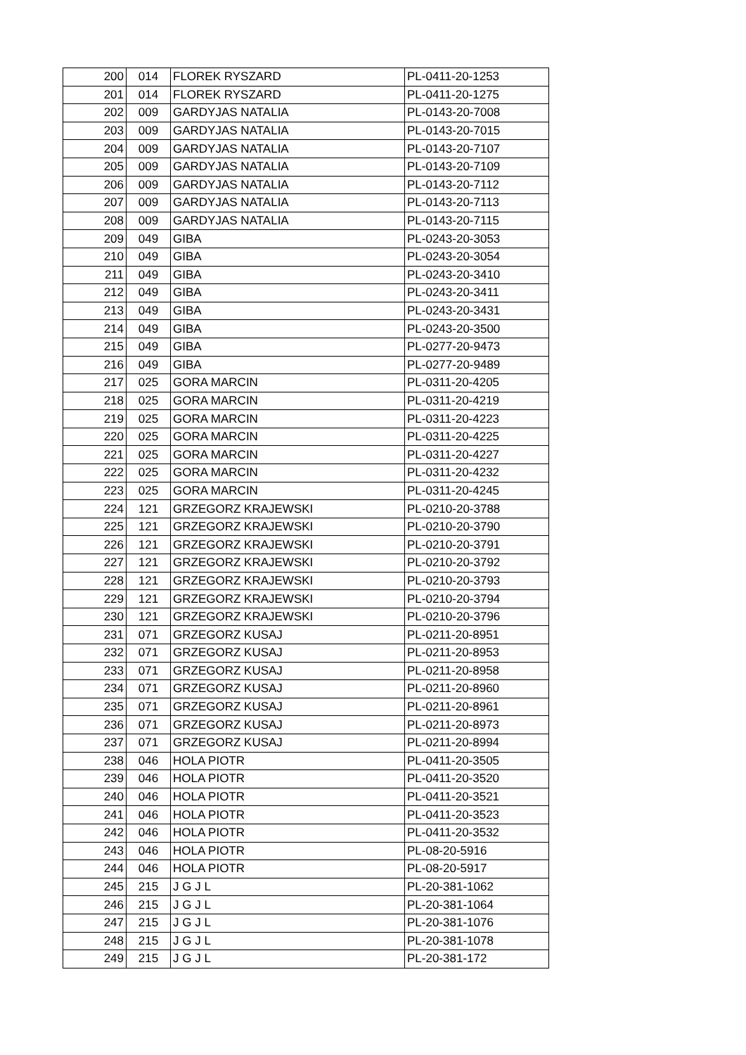| 200 | 014 | FLOREK RYSZARD | PL-0411-20-1253 |
| 201 | 014 | FLOREK RYSZARD | PL-0411-20-1275 |
| 202 | 009 | GARDYJAS NATALIA | PL-0143-20-7008 |
| 203 | 009 | GARDYJAS NATALIA | PL-0143-20-7015 |
| 204 | 009 | GARDYJAS NATALIA | PL-0143-20-7107 |
| 205 | 009 | GARDYJAS NATALIA | PL-0143-20-7109 |
| 206 | 009 | GARDYJAS NATALIA | PL-0143-20-7112 |
| 207 | 009 | GARDYJAS NATALIA | PL-0143-20-7113 |
| 208 | 009 | GARDYJAS NATALIA | PL-0143-20-7115 |
| 209 | 049 | GIBA | PL-0243-20-3053 |
| 210 | 049 | GIBA | PL-0243-20-3054 |
| 211 | 049 | GIBA | PL-0243-20-3410 |
| 212 | 049 | GIBA | PL-0243-20-3411 |
| 213 | 049 | GIBA | PL-0243-20-3431 |
| 214 | 049 | GIBA | PL-0243-20-3500 |
| 215 | 049 | GIBA | PL-0277-20-9473 |
| 216 | 049 | GIBA | PL-0277-20-9489 |
| 217 | 025 | GORA MARCIN | PL-0311-20-4205 |
| 218 | 025 | GORA MARCIN | PL-0311-20-4219 |
| 219 | 025 | GORA MARCIN | PL-0311-20-4223 |
| 220 | 025 | GORA MARCIN | PL-0311-20-4225 |
| 221 | 025 | GORA MARCIN | PL-0311-20-4227 |
| 222 | 025 | GORA MARCIN | PL-0311-20-4232 |
| 223 | 025 | GORA MARCIN | PL-0311-20-4245 |
| 224 | 121 | GRZEGORZ KRAJEWSKI | PL-0210-20-3788 |
| 225 | 121 | GRZEGORZ KRAJEWSKI | PL-0210-20-3790 |
| 226 | 121 | GRZEGORZ KRAJEWSKI | PL-0210-20-3791 |
| 227 | 121 | GRZEGORZ KRAJEWSKI | PL-0210-20-3792 |
| 228 | 121 | GRZEGORZ KRAJEWSKI | PL-0210-20-3793 |
| 229 | 121 | GRZEGORZ KRAJEWSKI | PL-0210-20-3794 |
| 230 | 121 | GRZEGORZ KRAJEWSKI | PL-0210-20-3796 |
| 231 | 071 | GRZEGORZ KUSAJ | PL-0211-20-8951 |
| 232 | 071 | GRZEGORZ KUSAJ | PL-0211-20-8953 |
| 233 | 071 | GRZEGORZ KUSAJ | PL-0211-20-8958 |
| 234 | 071 | GRZEGORZ KUSAJ | PL-0211-20-8960 |
| 235 | 071 | GRZEGORZ KUSAJ | PL-0211-20-8961 |
| 236 | 071 | GRZEGORZ KUSAJ | PL-0211-20-8973 |
| 237 | 071 | GRZEGORZ KUSAJ | PL-0211-20-8994 |
| 238 | 046 | HOLA PIOTR | PL-0411-20-3505 |
| 239 | 046 | HOLA PIOTR | PL-0411-20-3520 |
| 240 | 046 | HOLA PIOTR | PL-0411-20-3521 |
| 241 | 046 | HOLA PIOTR | PL-0411-20-3523 |
| 242 | 046 | HOLA PIOTR | PL-0411-20-3532 |
| 243 | 046 | HOLA PIOTR | PL-08-20-5916 |
| 244 | 046 | HOLA PIOTR | PL-08-20-5917 |
| 245 | 215 | J G J L | PL-20-381-1062 |
| 246 | 215 | J G J L | PL-20-381-1064 |
| 247 | 215 | J G J L | PL-20-381-1076 |
| 248 | 215 | J G J L | PL-20-381-1078 |
| 249 | 215 | J G J L | PL-20-381-172 |